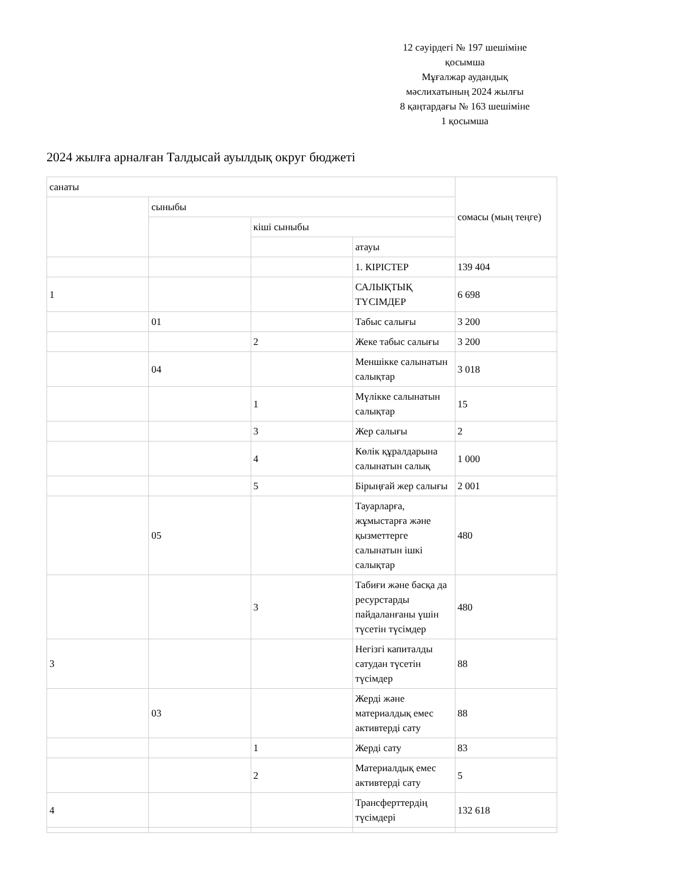12 сәуірдегі № 197 шешіміне
қосымша
Мұғалжар аудандық
мәслихатының 2024 жылғы
8 қаңтардағы № 163 шешіміне
1 қосымша
2024 жылға арналған Талдысай ауылдық округ бюджеті
| санаты | | | | сомасы (мың теңге) |
| | сыныбы | | | |
| | | кіші сыныбы | | |
| | | | атауы | |
| | | | 1. КІРІСТЕР | 139 404 |
| 1 | | | САЛЫҚТЫҚ ТҮСІМДЕР | 6 698 |
| | 01 | | Табыс салығы | 3 200 |
| | | 2 | Жеке табыс салығы | 3 200 |
| | 04 | | Меншікке салынатын салықтар | 3 018 |
| | | 1 | Мүлікке салынатын салықтар | 15 |
| | | 3 | Жер салығы | 2 |
| | | 4 | Көлік құралдарына салынатын салық | 1 000 |
| | | 5 | Бірыңғай жер салығы | 2 001 |
| | 05 | | Тауарларға, жұмыстарға және қызметтерге салынатын ішкі салықтар | 480 |
| | | 3 | Табиғи және басқа да ресурстарды пайдаланғаны үшін түсетін түсімдер | 480 |
| 3 | | | Негізгі капиталды сатудан түсетін түсімдер | 88 |
| | 03 | | Жерді және материалдық емес активтерді сату | 88 |
| | | 1 | Жерді сату | 83 |
| | | 2 | Материалдық емес активтерді сату | 5 |
| 4 | | | Трансферттердің түсімдері | 132 618 |